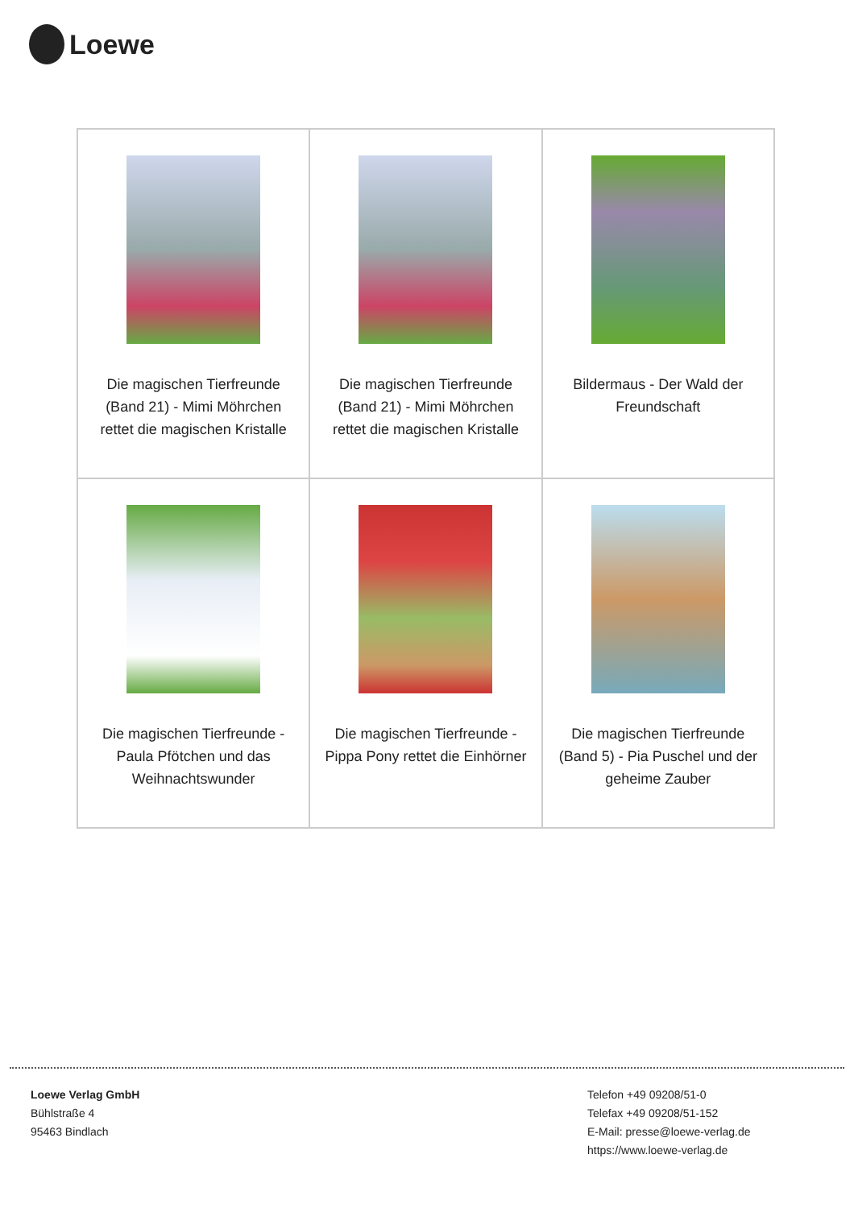Loewe
| Die magischen Tierfreunde (Band 21) - Mimi Möhrchen rettet die magischen Kristalle | Die magischen Tierfreunde (Band 21) - Mimi Möhrchen rettet die magischen Kristalle | Bildermaus - Der Wald der Freundschaft |
| Die magischen Tierfreunde - Paula Pfötchen und das Weihnachtswunder | Die magischen Tierfreunde - Pippa Pony rettet die Einhörner | Die magischen Tierfreunde (Band 5) - Pia Puschel und der geheime Zauber |
Loewe Verlag GmbH
Bühlstraße 4
95463 Bindlach
Telefon +49 09208/51-0
Telefax +49 09208/51-152
E-Mail: presse@loewe-verlag.de
https://www.loewe-verlag.de